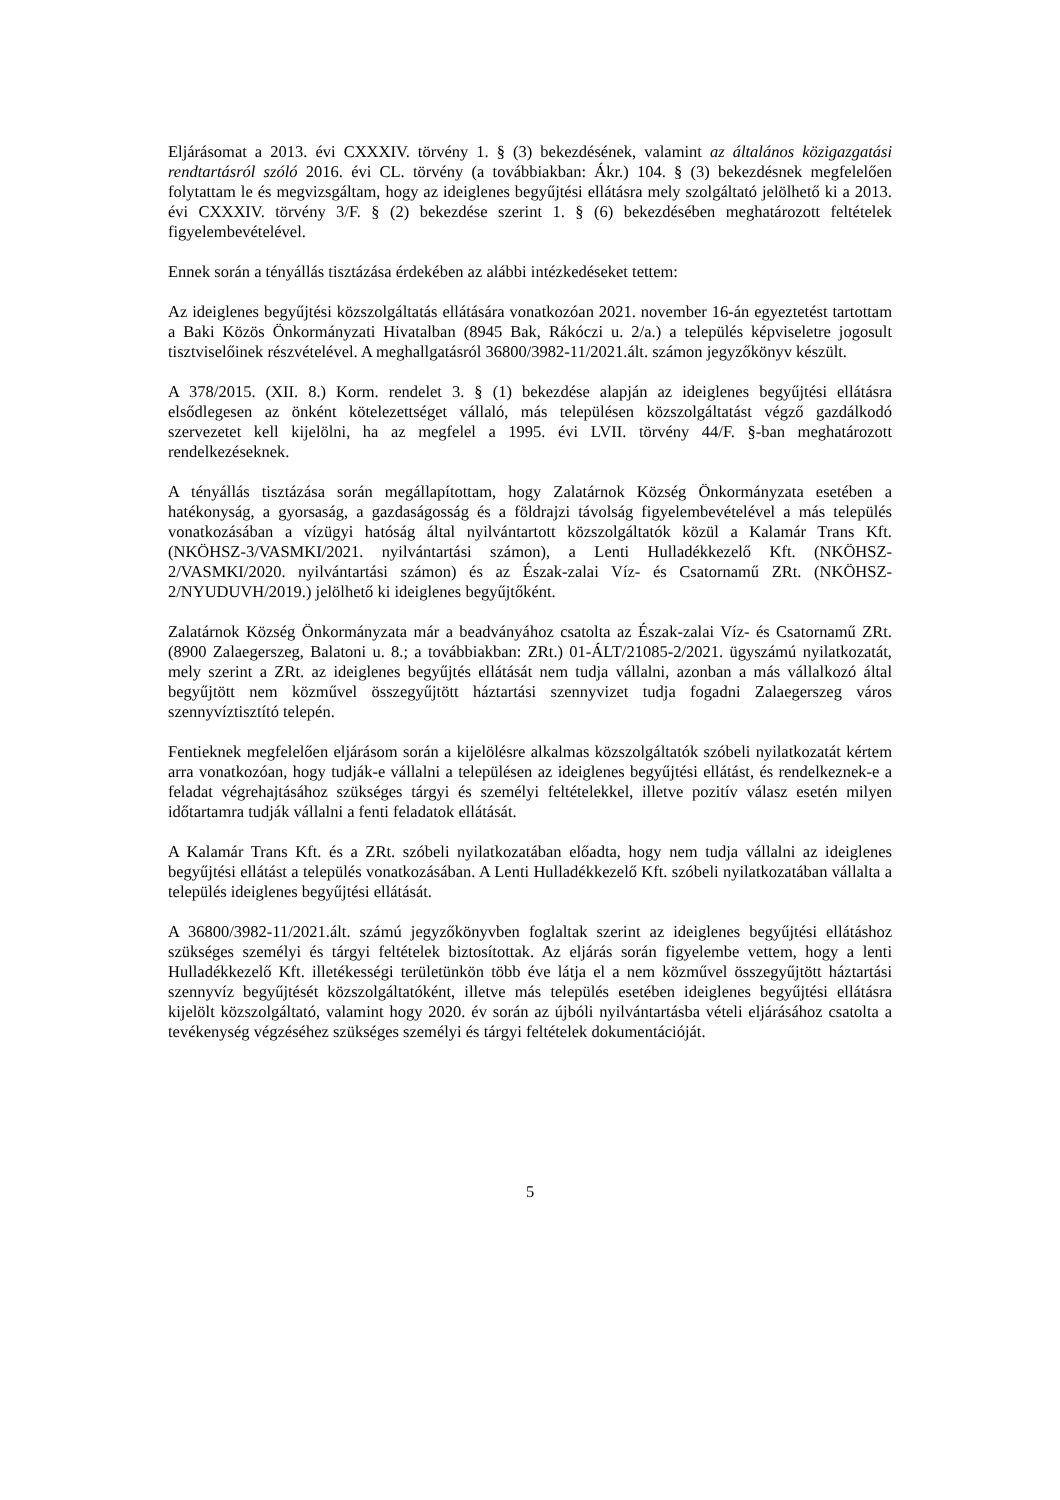Eljárásomat a 2013. évi CXXXIV. törvény 1. § (3) bekezdésének, valamint az általános közigazgatási rendtartásról szóló 2016. évi CL. törvény (a továbbiakban: Ákr.) 104. § (3) bekezdésnek megfelelően folytattam le és megvizsgáltam, hogy az ideiglenes begyűjtési ellátásra mely szolgáltató jelölhető ki a 2013. évi CXXXIV. törvény 3/F. § (2) bekezdése szerint 1. § (6) bekezdésében meghatározott feltételek figyelembevételével.
Ennek során a tényállás tisztázása érdekében az alábbi intézkedéseket tettem:
Az ideiglenes begyűjtési közszolgáltatás ellátására vonatkozóan 2021. november 16-án egyeztetést tartottam a Baki Közös Önkormányzati Hivatalban (8945 Bak, Rákóczi u. 2/a.) a település képviseletre jogosult tisztviselőinek részvételével. A meghallgatásról 36800/3982-11/2021.ált. számon jegyzőkönyv készült.
A 378/2015. (XII. 8.) Korm. rendelet 3. § (1) bekezdése alapján az ideiglenes begyűjtési ellátásra elsődlegesen az önként kötelezettséget vállaló, más településen közszolgáltatást végző gazdálkodó szervezetet kell kijelölni, ha az megfelel a 1995. évi LVII. törvény 44/F. §-ban meghatározott rendelkezéseknek.
A tényállás tisztázása során megállapítottam, hogy Zalatárnok Község Önkormányzata esetében a hatékonyság, a gyorsaság, a gazdaságosság és a földrajzi távolság figyelembevételével a más település vonatkozásában a vízügyi hatóság által nyilvántartott közszolgáltatók közül a Kalamár Trans Kft. (NKÖHSZ-3/VASMKI/2021. nyilvántartási számon), a Lenti Hulladékkezelő Kft. (NKÖHSZ-2/VASMKI/2020. nyilvántartási számon) és az Észak-zalai Víz- és Csatornamű ZRt. (NKÖHSZ-2/NYUDUVH/2019.) jelölhető ki ideiglenes begyűjtőként.
Zalatárnok Község Önkormányzata már a beadványához csatolta az Észak-zalai Víz- és Csatornamű ZRt. (8900 Zalaegerszeg, Balatoni u. 8.; a továbbiakban: ZRt.) 01-ÁLT/21085-2/2021. ügyszámú nyilatkozatát, mely szerint a ZRt. az ideiglenes begyűjtés ellátását nem tudja vállalni, azonban a más vállalkozó által begyűjtött nem közművel összegyűjtött háztartási szennyvizet tudja fogadni Zalaegerszeg város szennyvíztisztító telepén.
Fentieknek megfelelően eljárásom során a kijelölésre alkalmas közszolgáltatók szóbeli nyilatkozatát kértem arra vonatkozóan, hogy tudják-e vállalni a településen az ideiglenes begyűjtési ellátást, és rendelkeznek-e a feladat végrehajtásához szükséges tárgyi és személyi feltételekkel, illetve pozitív válasz esetén milyen időtartamra tudják vállalni a fenti feladatok ellátását.
A Kalamár Trans Kft. és a ZRt. szóbeli nyilatkozatában előadta, hogy nem tudja vállalni az ideiglenes begyűjtési ellátást a település vonatkozásában. A Lenti Hulladékkezelő Kft. szóbeli nyilatkozatában vállalta a település ideiglenes begyűjtési ellátását.
A 36800/3982-11/2021.ált. számú jegyzőkönyvben foglaltak szerint az ideiglenes begyűjtési ellátáshoz szükséges személyi és tárgyi feltételek biztosítottak. Az eljárás során figyelembe vettem, hogy a lenti Hulladékkezelő Kft. illetékességi területünkön több éve látja el a nem közművel összegyűjtött háztartási szennyvíz begyűjtését közszolgáltatóként, illetve más település esetében ideiglenes begyűjtési ellátásra kijelölt közszolgáltató, valamint hogy 2020. év során az újbóli nyilvántartásba vételi eljárásához csatolta a tevékenység végzéséhez szükséges személyi és tárgyi feltételek dokumentációját.
5